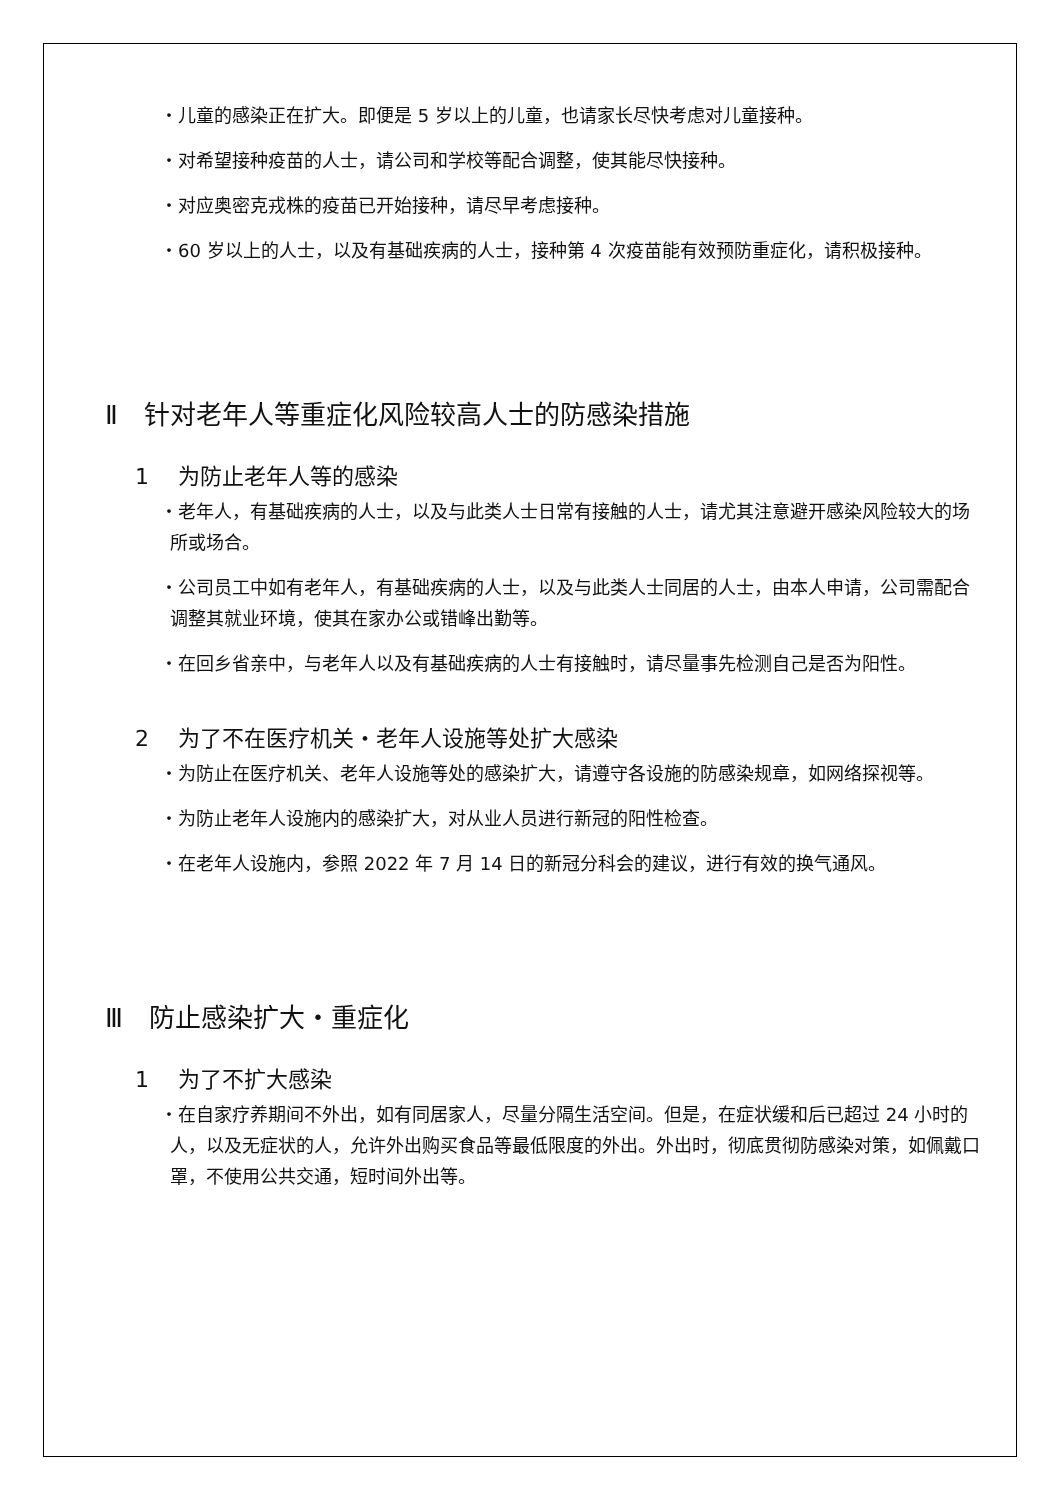・儿童的感染正在扩大。即便是 5 岁以上的儿童，也请家长尽快考虑对儿童接种。
・对希望接种疫苗的人士，请公司和学校等配合调整，使其能尽快接种。
・对应奥密克戎株的疫苗已开始接种，请尽早考虑接种。
・60 岁以上的人士，以及有基础疾病的人士，接种第 4 次疫苗能有效预防重症化，请积极接种。
Ⅱ　针对老年人等重症化风险较高人士的防感染措施
1　 为防止老年人等的感染
・老年人，有基础疾病的人士，以及与此类人士日常有接触的人士，请尤其注意避开感染风险较大的场所或场合。
・公司员工中如有老年人，有基础疾病的人士，以及与此类人士同居的人士，由本人申请，公司需配合调整其就业环境，使其在家办公或错峰出勤等。
・在回乡省亲中，与老年人以及有基础疾病的人士有接触时，请尽量事先检测自己是否为阳性。
2　 为了不在医疗机关・老年人设施等处扩大感染
・为防止在医疗机关、老年人设施等处的感染扩大，请遵守各设施的防感染规章，如网络探视等。
・为防止老年人设施内的感染扩大，对从业人员进行新冠的阳性检查。
・在老年人设施内，参照 2022 年 7 月 14 日的新冠分科会的建议，进行有效的换气通风。
Ⅲ　防止感染扩大・重症化
1　 为了不扩大感染
・在自家疗养期间不外出，如有同居家人，尽量分隔生活空间。但是，在症状缓和后已超过 24 小时的人，以及无症状的人，允许外出购买食品等最低限度的外出。外出时，彻底贯彻防感染对策，如佩戴口罩，不使用公共交通，短时间外出等。